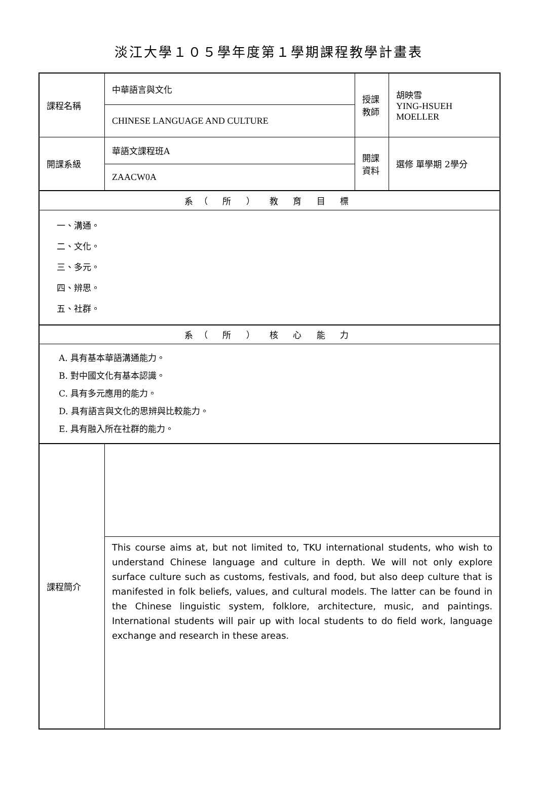淡江大學１０５學年度第１學期課程教學計畫表
| 課程名稱 | 中華語言與文化 | 授課教師 | 胡映雪 YING-HSUEH MOELLER |
| | CHINESE LANGUAGE AND CULTURE | | |
| 開課系級 | 華語文課程班A | 開課資料 | 選修 單學期 2學分 |
| | ZAACW0A | | |
| 系（ 所 ） 教 育 目 標 | | | |
| 一、溝通。 二、文化。 三、多元。 四、辨思。 五、社群。 | | | |
| 系（ 所 ） 核 心 能 力 | | | |
| A. 具有基本華語溝通能力。 B. 對中國文化有基本認識。 C. 具有多元應用的能力。 D. 具有語言與文化的思辨與比較能力。 E. 具有融入所在社群的能力。 | | | |
| 課程簡介 | | | |
| | This course aims at, but not limited to, TKU international students, who wish to understand Chinese language and culture in depth. We will not only explore surface culture such as customs, festivals, and food, but also deep culture that is manifested in folk beliefs, values, and cultural models. The latter can be found in the Chinese linguistic system, folklore, architecture, music, and paintings. International students will pair up with local students to do field work, language exchange and research in these areas. | | |